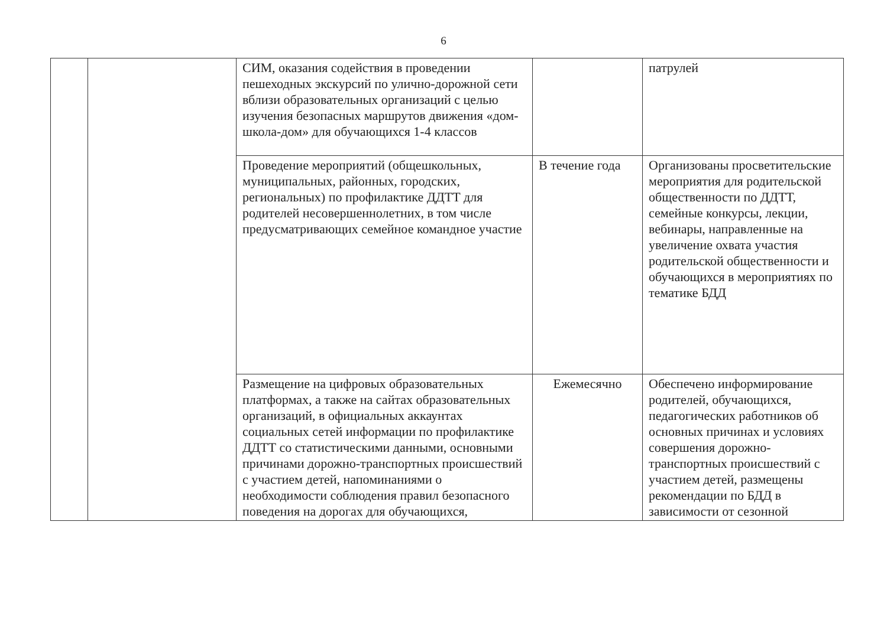6
| | | СИМ, оказания содействия в проведении пешеходных экскурсий по улично-дорожной сети вблизи образовательных организаций с целью изучения безопасных маршрутов движения «дом-школа-дом» для обучающихся 1-4 классов | | патрулей |
| | | Проведение мероприятий (общешкольных, муниципальных, районных, городских, региональных) по профилактике ДДТТ для родителей несовершеннолетних, в том числе предусматривающих семейное командное участие | В течение года | Организованы просветительские мероприятия для родительской общественности по ДДТТ, семейные конкурсы, лекции, вебинары, направленные на увеличение охвата участия родительской общественности и обучающихся в мероприятиях по тематике БДД |
| | | Размещение на цифровых образовательных платформах, а также на сайтах образовательных организаций, в официальных аккаунтах социальных сетей информации по профилактике ДДТТ со статистическими данными, основными причинами дорожно-транспортных происшествий с участием детей, напоминаниями о необходимости соблюдения правил безопасного поведения на дорогах для обучающихся, | Ежемесячно | Обеспечено информирование родителей, обучающихся, педагогических работников об основных причинах и условиях совершения дорожно-транспортных происшествий с участием детей, размещены рекомендации по БДД в зависимости от сезонной |